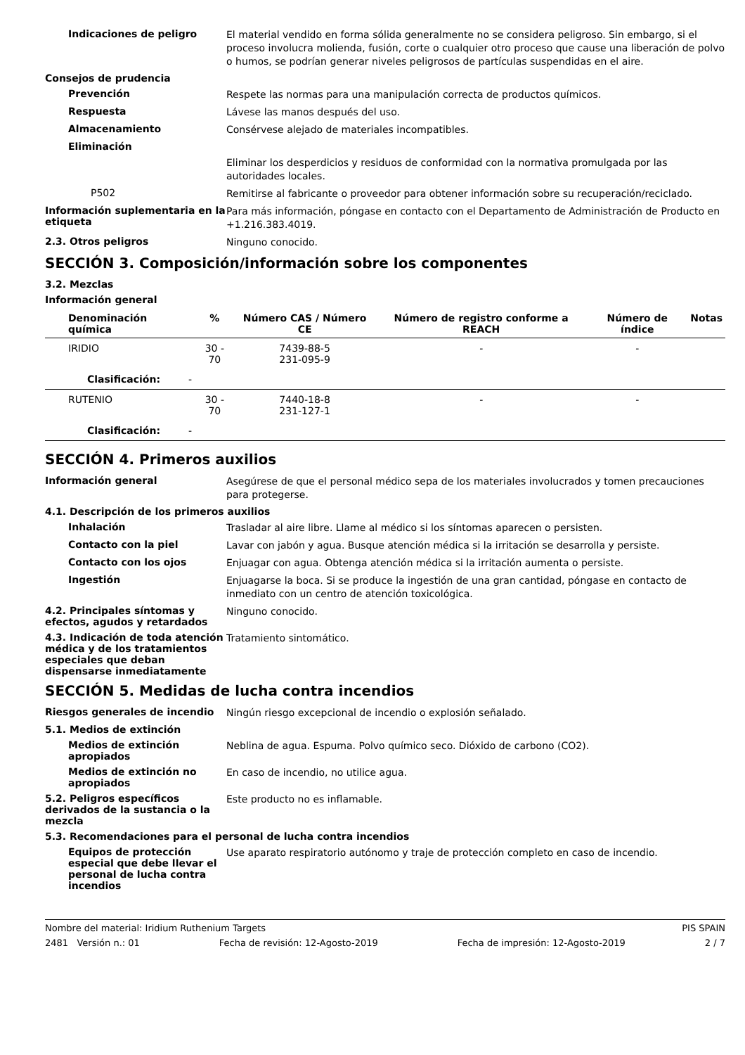Indicaciones de peligro
El material vendido en forma sólida generalmente no se considera peligroso. Sin embargo, si el proceso involucra molienda, fusión, corte o cualquier otro proceso que cause una liberación de polvo o humos, se podrían generar niveles peligrosos de partículas suspendidas en el aire.
Consejos de prudencia
Prevención
Respete las normas para una manipulación correcta de productos químicos.
Respuesta
Lávese las manos después del uso.
Almacenamiento
Consérvese alejado de materiales incompatibles.
Eliminación
Eliminar los desperdicios y residuos de conformidad con la normativa promulgada por las autoridades locales.
P502
Remitirse al fabricante o proveedor para obtener información sobre su recuperación/reciclado.
Información suplementaria en la etiqueta
Para más información, póngase en contacto con el Departamento de Administración de Producto en +1.216.383.4019.
2.3. Otros peligros
Ninguno conocido.
SECCIÓN 3. Composición/información sobre los componentes
3.2. Mezclas
Información general
| Denominación química | % | Número CAS / Número CE | Número de registro conforme a REACH | Número de índice | Notas |
| --- | --- | --- | --- | --- | --- |
| IRIDIO | 30 - 70 | 7439-88-5 231-095-9 | - | - | |
| Clasificación: - | | | | | |
| RUTENIO | 30 - 70 | 7440-18-8 231-127-1 | - | - | |
| Clasificación: - | | | | | |
SECCIÓN 4. Primeros auxilios
Información general
Asegúrese de que el personal médico sepa de los materiales involucrados y tomen precauciones para protegerse.
4.1. Descripción de los primeros auxilios
Inhalación
Trasladar al aire libre. Llame al médico si los síntomas aparecen o persisten.
Contacto con la piel
Lavar con jabón y agua. Busque atención médica si la irritación se desarrolla y persiste.
Contacto con los ojos
Enjuagar con agua. Obtenga atención médica si la irritación aumenta o persiste.
Ingestión
Enjuagarse la boca. Si se produce la ingestión de una gran cantidad, póngase en contacto de inmediato con un centro de atención toxicológica.
4.2. Principales síntomas y efectos, agudos y retardados
Ninguno conocido.
4.3. Indicación de toda atención médica y de los tratamientos especiales que deban dispensarse inmediatamente
Tratamiento sintomático.
SECCIÓN 5. Medidas de lucha contra incendios
Riesgos generales de incendio
Ningún riesgo excepcional de incendio o explosión señalado.
5.1. Medios de extinción
Medios de extinción apropiados
Neblina de agua. Espuma. Polvo químico seco. Dióxido de carbono (CO2).
Medios de extinción no apropiados
En caso de incendio, no utilice agua.
5.2. Peligros específicos derivados de la sustancia o la mezcla
Este producto no es inflamable.
5.3. Recomendaciones para el personal de lucha contra incendios
Equipos de protección especial que debe llevar el personal de lucha contra incendios
Use aparato respiratorio autónomo y traje de protección completo en caso de incendio.
Nombre del material: Iridium Ruthenium Targets PIS SPAIN
2481 Versión n.: 01 Fecha de revisión: 12-Agosto-2019 Fecha de impresión: 12-Agosto-2019 2 / 7